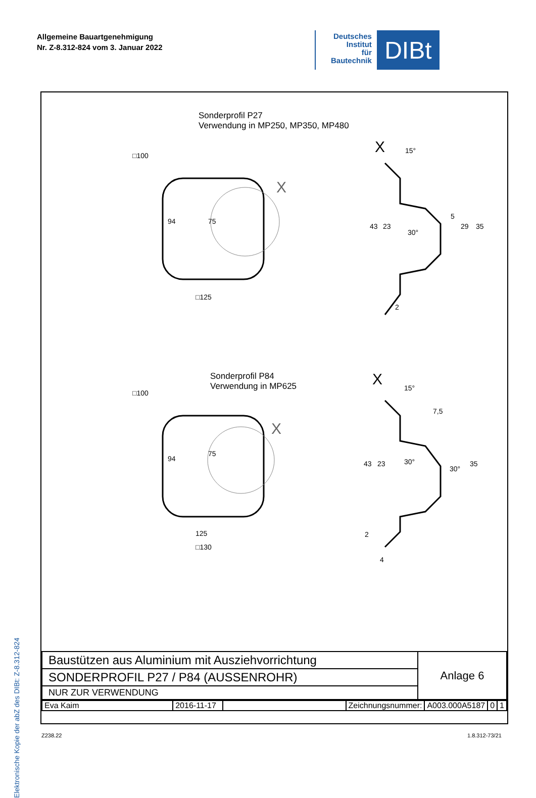Allgemeine Bauartgenehmigung
Nr. Z-8.312-824 vom 3. Januar 2022
Deutsches
Institut
für
Bautechnik
DIBt
Elektronische Kopie der abZ des DIBt: Z-8.312-824
Sonderprofil P27
Verwendung in MP250, MP350, MP480
Sonderprofil P84
Verwendung in MP625
X
X
X
X
□125
94
75
□100
125
□130
94
75
□100
15°
43
23
30°
5
29
35
2
15°
7,5
43
23
30°
30°
35
2
4
| Baustützen aus Aluminium mit Ausziehvorrichtung | Anlage 6 |
| SONDERPROFIL P27 / P84 (AUSSENROHR) | |
| NUR ZUR VERWENDUNG | |
| Eva Kaim | 2016-11-17 | | Zeichnungsnummer: | A003.000A5187 | 0 | 1 |
Z238.22 1.8.312-73/21